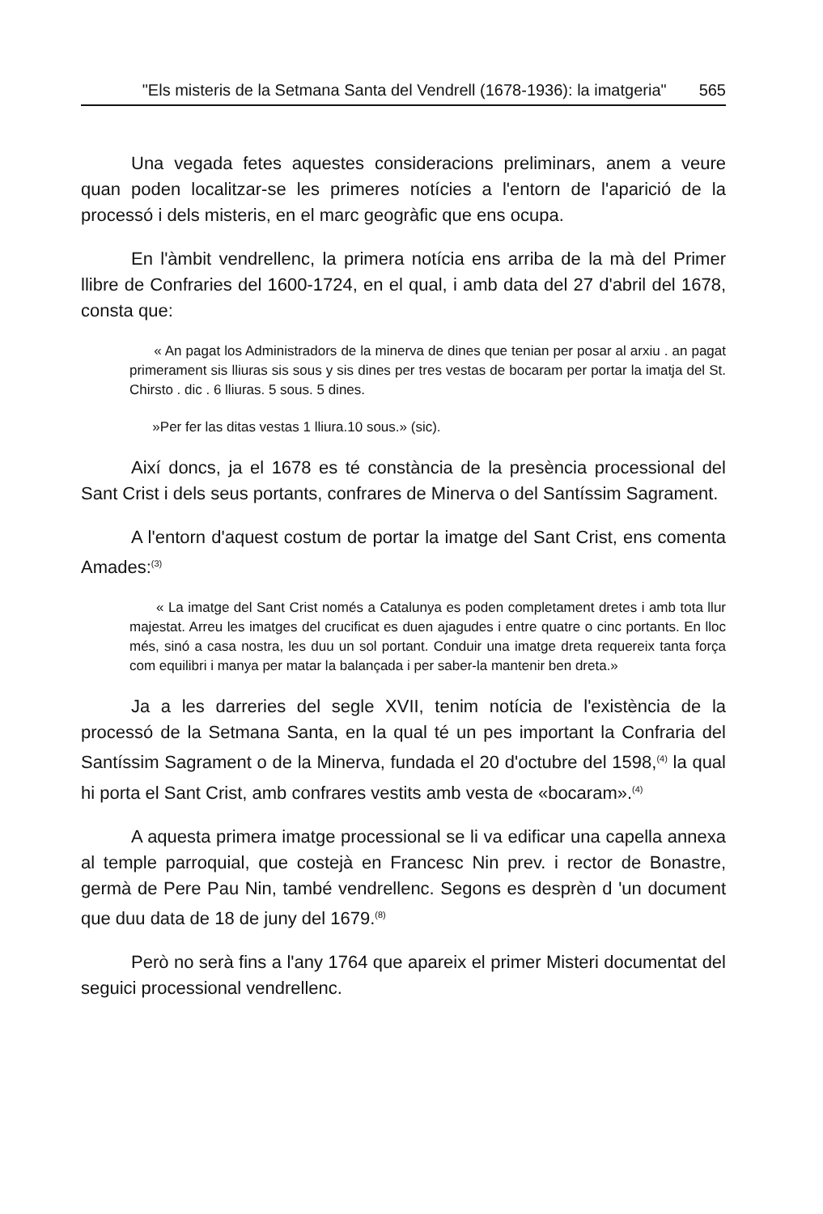"Els misteris de la Setmana Santa del Vendrell (1678-1936): la imatgeria" 565
Una vegada fetes aquestes consideracions preliminars, anem a veure quan poden localitzar-se les primeres notícies a l'entorn de l'aparició de la processó i dels misteris, en el marc geogràfic que ens ocupa.
En l'àmbit vendrellenc, la primera notícia ens arriba de la mà del Primer llibre de Confraries del 1600-1724, en el qual, i amb data del 27 d'abril del 1678, consta que:
« An pagat los Administradors de la minerva de dines que tenian per posar al arxiu . an pagat primerament sis lliuras sis sous y sis dines per tres vestas de bocaram per portar la imatja del St. Chirsto . dic . 6 lliuras. 5 sous. 5 dines.
»Per fer las ditas vestas 1 lliura.10 sous.» (sic).
Així doncs, ja el 1678 es té constància de la presència processional del Sant Crist i dels seus portants, confrares de Minerva o del Santíssim Sagrament.
A l'entorn d'aquest costum de portar la imatge del Sant Crist, ens comenta Amades:<sup>(3)</sup>
« La imatge del Sant Crist només a Catalunya es poden completament dretes i amb tota llur majestat. Arreu les imatges del crucificat es duen ajagudes i entre quatre o cinc portants. En lloc més, sinó a casa nostra, les duu un sol portant. Conduir una imatge dreta requereix tanta força com equilibri i manya per matar la balançada i per saber-la mantenir ben dreta.»
Ja a les darreries del segle XVII, tenim notícia de l'existència de la processó de la Setmana Santa, en la qual té un pes important la Confraria del Santíssim Sagrament o de la Minerva, fundada el 20 d'octubre del 1598,<sup>(4)</sup> la qual hi porta el Sant Crist, amb confrares vestits amb vesta de «bocaram».<sup>(4)</sup>
A aquesta primera imatge processional se li va edificar una capella annexa al temple parroquial, que costejà en Francesc Nin prev. i rector de Bonastre, germà de Pere Pau Nin, també vendrellenc. Segons es desprèn d 'un document que duu data de 18 de juny del 1679.<sup>(8)</sup>
Però no serà fins a l'any 1764 que apareix el primer Misteri documentat del seguici processional vendrellenc.